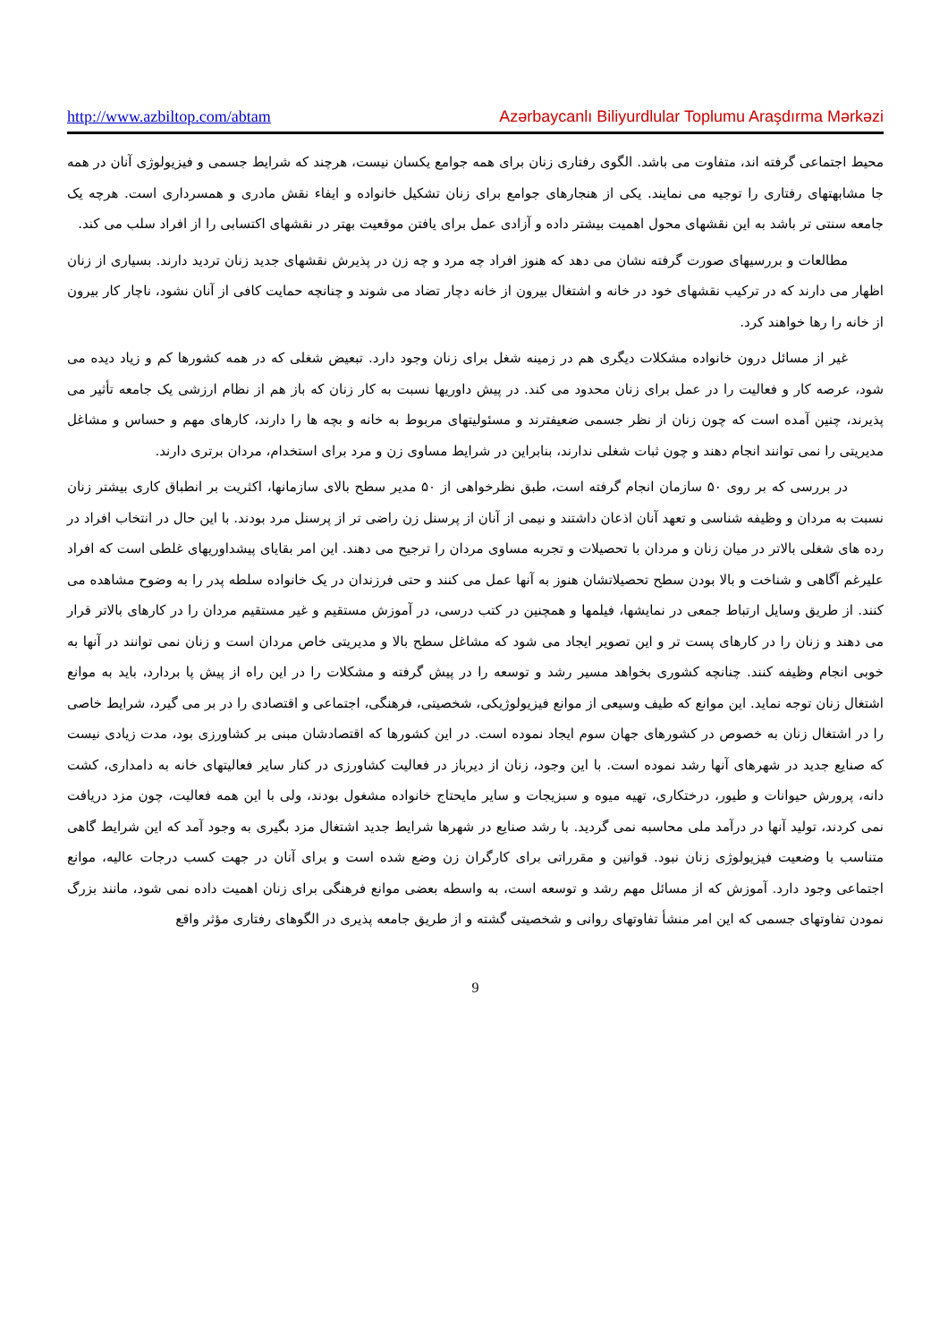http://www.azbiltop.com/abtam Azərbaycanlı Biliyurdlular Toplumu Araşdırma Mərkəzi
محیط اجتماعی گرفته اند، متفاوت می باشد. الگوی رفتاری زنان برای همه جوامع یکسان نیست، هرچند که شرایط جسمی و فیزیولوژی آنان در همه جا مشابهتهای رفتاری را توجیه می نمایند. یکی از هنجارهای جوامع برای زنان تشکیل خانواده و ایفاء نقش مادری و همسرداری است. هرچه یک جامعه سنتی تر باشد به این نقشهای محول اهمیت بیشتر داده و آزادی عمل برای یافتن موقعیت بهتر در نقشهای اکتسابی را از افراد سلب می کند.
مطالعات و بررسیهای صورت گرفته نشان می دهد که هنوز افراد چه مرد و چه زن در پذیرش نقشهای جدید زنان تردید دارند. بسیاری از زنان اظهار می دارند که در ترکیب نقشهای خود در خانه و اشتغال بیرون از خانه دچار تضاد می شوند و چنانچه حمایت کافی از آنان نشود، ناچار کار بیرون از خانه را رها خواهند کرد.
غیر از مسائل درون خانواده مشکلات دیگری هم در زمینه شغل برای زنان وجود دارد. تبعیض شغلی که در همه کشورها کم و زیاد دیده می شود، عرصه کار و فعالیت را در عمل برای زنان محدود می کند. در پیش داوریها نسبت به کار زنان که باز هم از نظام ارزشی یک جامعه تأثیر می پذیرند، چنین آمده است که چون زنان از نظر جسمی ضعیفترند و مسئولیتهای مربوط به خانه و بچه ها را دارند، کارهای مهم و حساس و مشاغل مدیریتی را نمی توانند انجام دهند و چون ثبات شغلی ندارند، بنابراین در شرایط مساوی زن و مرد برای استخدام، مردان برتری دارند.
در بررسی که بر روی ۵۰ سازمان انجام گرفته است، طبق نظرخواهی از ۵۰ مدیر سطح بالای سازمانها، اکثریت بر انطباق کاری بیشتر زنان نسبت به مردان و وظیفه شناسی و تعهد آنان اذعان داشتند و نیمی از آنان از پرسنل زن راضی تر از پرسنل مرد بودند. با این حال در انتخاب افراد در رده های شغلی بالاتر در میان زنان و مردان با تحصیلات و تجربه مساوی مردان را ترجیح می دهند. این امر بقایای پیشداوریهای غلطی است که افراد علیرغم آگاهی و شناخت و بالا بودن سطح تحصیلاتشان هنوز به آنها عمل می کنند و حتی فرزندان در یک خانواده سلطه پدر را به وضوح مشاهده می کنند. از طریق وسایل ارتباط جمعی در نمایشها، فیلمها و همچنین در کتب درسی، در آموزش مستقیم و غیر مستقیم مردان را در کارهای بالاتر قرار می دهند و زنان را در کارهای پست تر و این تصویر ایجاد می شود که مشاغل سطح بالا و مدیریتی خاص مردان است و زنان نمی توانند در آنها به خوبی انجام وظیفه کنند. چنانچه کشوری بخواهد مسیر رشد و توسعه را در پیش گرفته و مشکلات را در این راه از پیش پا بردارد، باید به موانع اشتغال زنان توجه نماید. این موانع که طیف وسیعی از موانع فیزیولوژیکی، شخصیتی، فرهنگی، اجتماعی و اقتصادی را در بر می گیرد، شرایط خاصی را در اشتغال زنان به خصوص در کشورهای جهان سوم ایجاد نموده است. در این کشورها که اقتصادشان مبنی بر کشاورزی بود، مدت زیادی نیست که صنایع جدید در شهرهای آنها رشد نموده است. با این وجود، زنان از دیرباز در فعالیت کشاورزی در کنار سایر فعالیتهای خانه به دامداری، کشت دانه، پرورش حیوانات و طیور، درختکاری، تهیه میوه و سبزیجات و سایر مایحتاج خانواده مشغول بودند، ولی با این همه فعالیت، چون مزد دریافت نمی کردند، تولید آنها در درآمد ملی محاسبه نمی گردید. با رشد صنایع در شهرها شرایط جدید اشتغال مزد بگیری به وجود آمد که این شرایط گاهی متناسب با وضعیت فیزیولوژی زنان نبود. قوانین و مقرراتی برای کارگران زن وضع شده است و برای آنان در جهت کسب درجات عالیه، موانع اجتماعی وجود دارد. آموزش که از مسائل مهم رشد و توسعه است، به واسطه بعضی موانع فرهنگی برای زنان اهمیت داده نمی شود، مانند بزرگ نمودن تفاوتهای جسمی که این امر منشأ تفاوتهای روانی و شخصیتی گشته و از طریق جامعه پذیری در الگوهای رفتاری مؤثر واقع
9